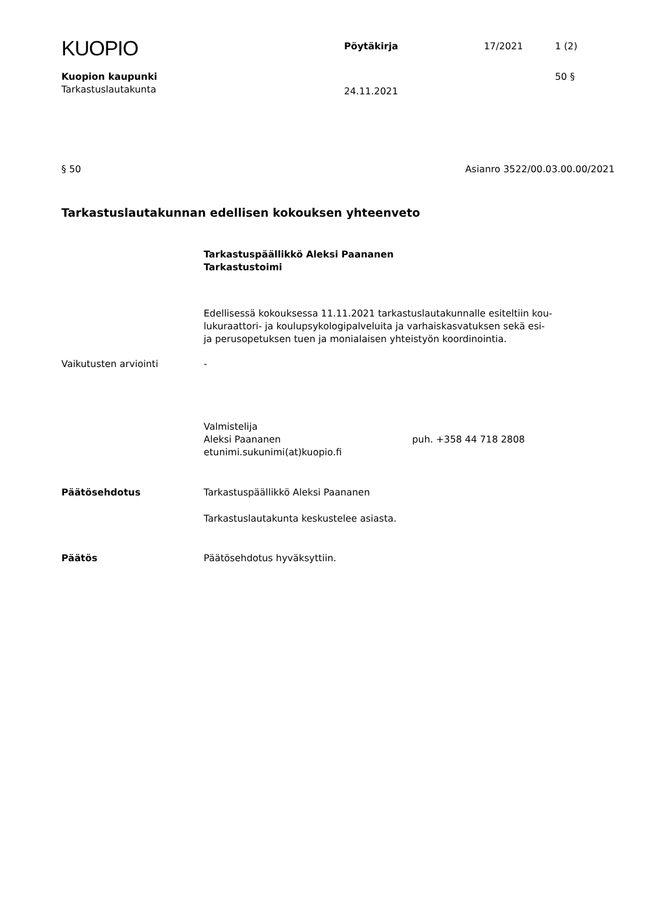KUOPIO
Pöytäkirja 17/2021 1 (2)
Kuopion kaupunki 50 §
Tarkastuslautakunta
24.11.2021
§ 50 Asianro 3522/00.03.00.00/2021
Tarkastuslautakunnan edellisen kokouksen yhteenveto
Tarkastuspäällikkö Aleksi Paananen
Tarkastustoimi
Edellisessä kokouksessa 11.11.2021 tarkastuslautakunnalle esiteltiin kou-
lukuraattori- ja koulupsykologipalveluita ja varhaiskasvatuksen sekä esi-
ja perusopetuksen tuen ja monialaisen yhteistyön koordinointia.
Vaikutusten arviointi -
Valmistelija
Aleksi Paananen puh. +358 44 718 2808
etunimi.sukunimi(at)kuopio.fi
Päätösehdotus Tarkastuspäällikkö Aleksi Paananen
Tarkastuslautakunta keskustelee asiasta.
Päätös Päätösehdotus hyväksyttiin.